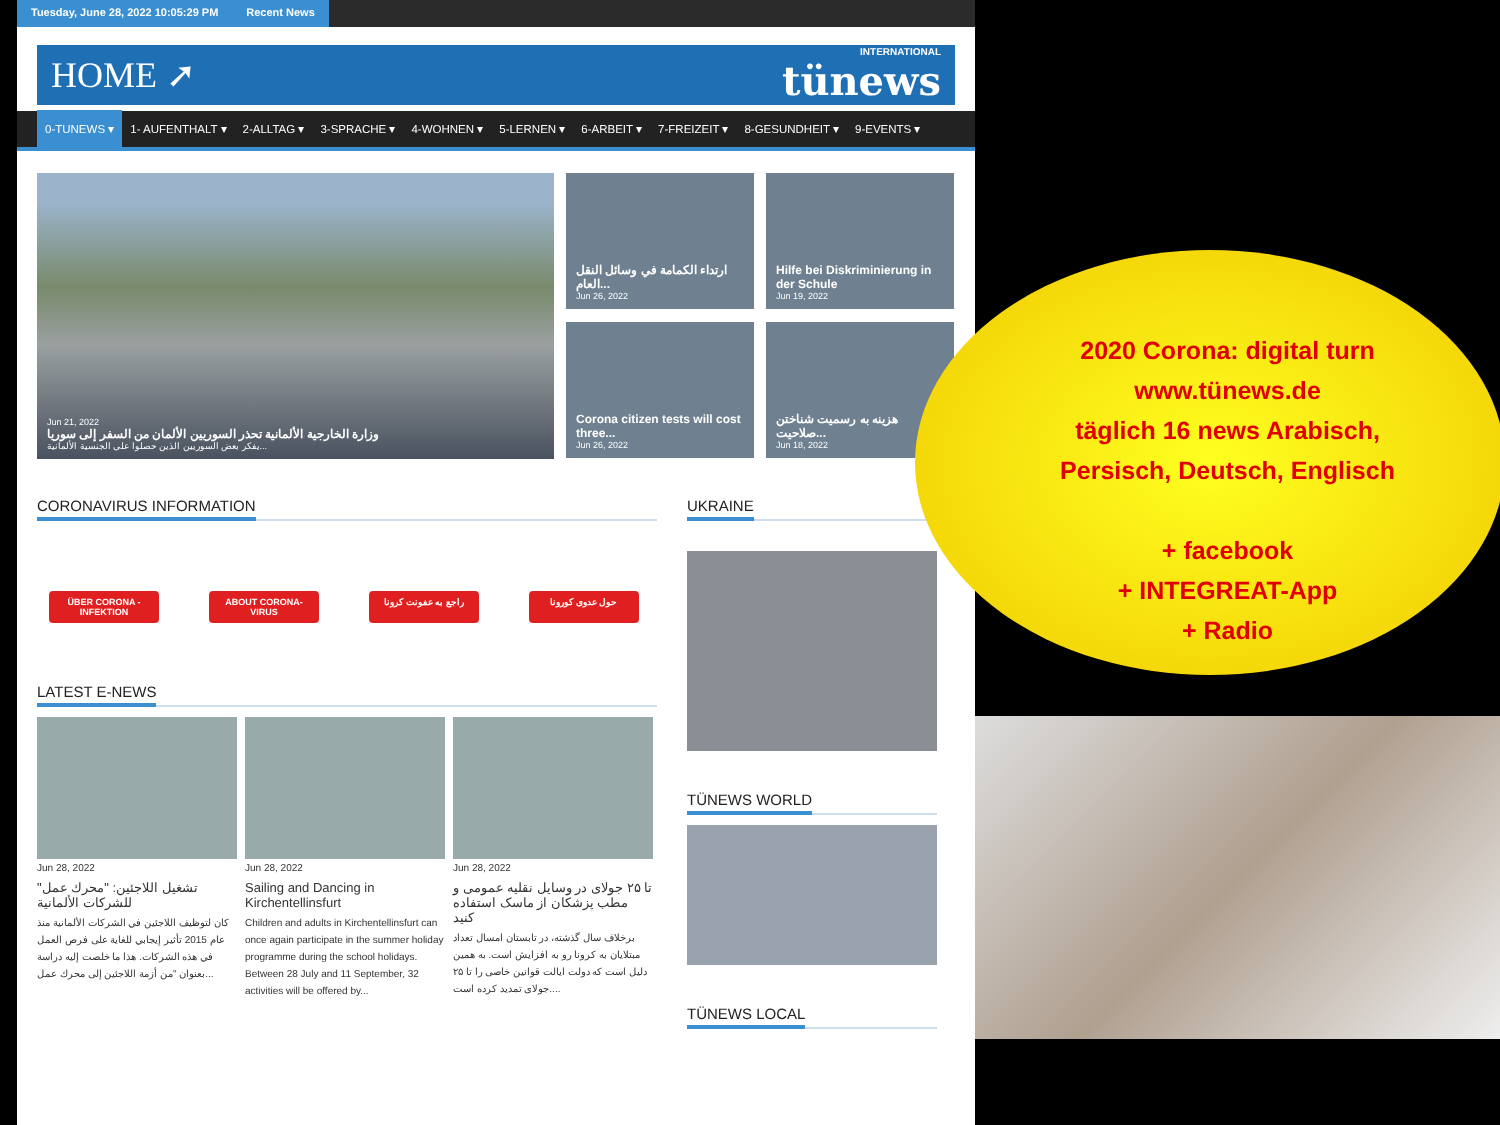Tuesday, June 28, 2022 10:05:29 PM Recent News
HOME ➚
INTERNATIONAL
tünews
0-TUNEWS ▾ 1- AUFENTHALT ▾ 2-ALLTAG ▾ 3-SPRACHE ▾ 4-WOHNEN ▾ 5-LERNEN ▾ 6-ARBEIT ▾ 7-FREIZEIT ▾ 8-GESUNDHEIT ▾ 9-EVENTS ▾
Jun 21, 2022
وزارة الخارجية الألمانية تحذر السوريين الألمان من السفر إلى سوريا
يفكر بعض السوريين الذين حصلوا على الجنسية الألمانية...
ارتداء الكمامة في وسائل النقل العام...
Jun 26, 2022
Hilfe bei Diskriminierung in der Schule
Jun 19, 2022
Corona citizen tests will cost three...
Jun 26, 2022
هزینه به رسمیت شناختن صلاحیت...
Jun 18, 2022
CORONAVIRUS INFORMATION
ÜBER CORONA - INFEKTION ABOUT CORONA-VIRUS راجع به عفونت کرونا حول عدوى كورونا
LATEST E-NEWS
Jun 28, 2022
تشغيل اللاجئين: "محرك عمل" للشركات الألمانية
كان لتوظيف اللاجئين في الشركات الألمانية منذ عام 2015 تأثير إيجابي للغاية على فرص العمل في هذه الشركات. هذا ما خلصت إليه دراسة بعنوان "من أزمة اللاجئين إلى محرك عمل...
Jun 28, 2022
Sailing and Dancing in Kirchentellinsfurt
Children and adults in Kirchentellinsfurt can once again participate in the summer holiday programme during the school holidays. Between 28 July and 11 September, 32 activities will be offered by...
Jun 28, 2022
تا ۲۵ جولای در وسایل نقلیه عمومی و مطب پزشکان از ماسک استفاده کنید
برخلاف سال گذشته، در تابستان امسال تعداد مبتلایان به کرونا رو به افزایش است. به همین دلیل است که دولت ایالت قوانین خاصی را تا ۲۵ جولای تمدید کرده است....
UKRAINE
TÜNEWS WORLD
TÜNEWS LOCAL
2020 Corona: digital turn
www.tünews.de
täglich 16 news Arabisch,
Persisch, Deutsch, Englisch
+ facebook
+ INTEGREAT-App
+ Radio